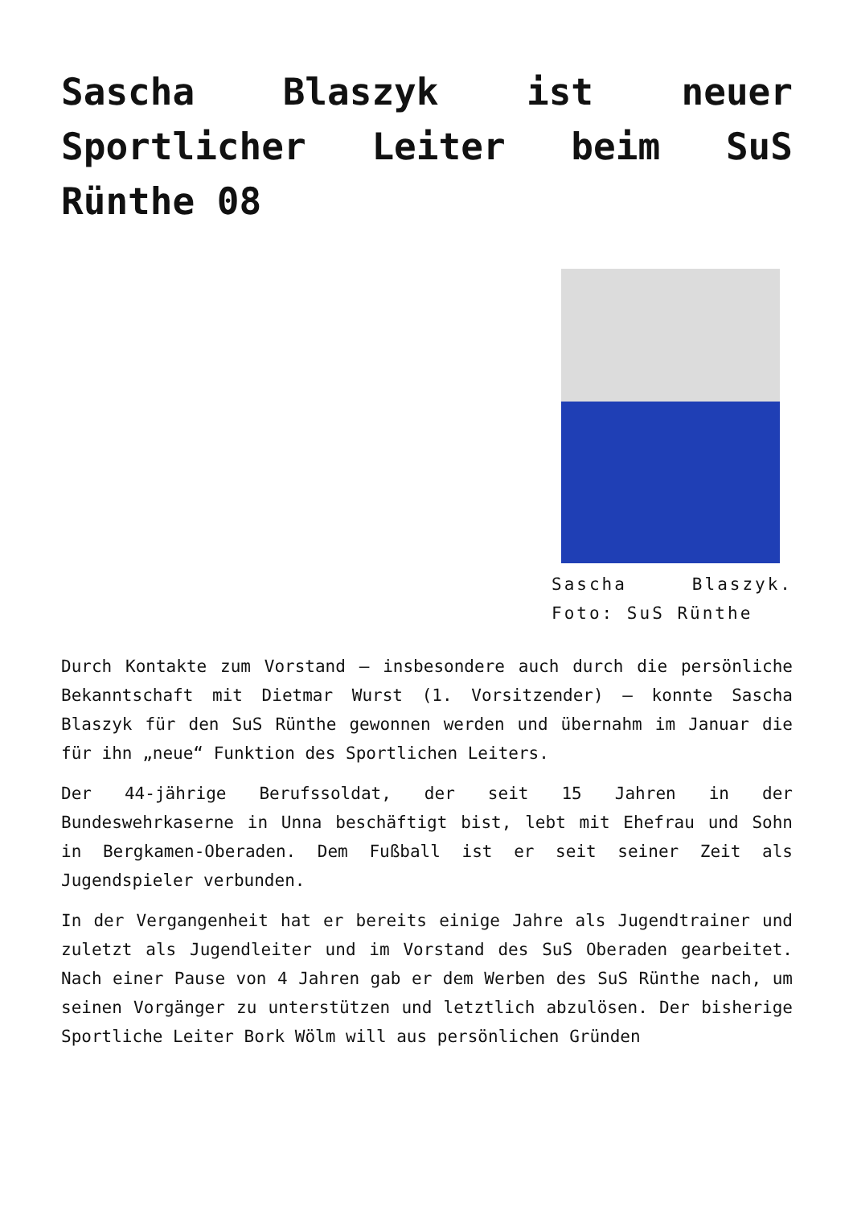Sascha Blaszyk ist neuer Sportlicher Leiter beim SuS Rünthe 08
Sascha Blaszyk. Foto: SuS Rünthe
Durch Kontakte zum Vorstand – insbesondere auch durch die persönliche Bekanntschaft mit Dietmar Wurst (1. Vorsitzender) – konnte Sascha Blaszyk für den SuS Rünthe gewonnen werden und übernahm im Januar die für ihn „neue“ Funktion des Sportlichen Leiters.
Der 44-jährige Berufssoldat, der seit 15 Jahren in der Bundeswehrkaserne in Unna beschäftigt bist, lebt mit Ehefrau und Sohn in Bergkamen-Oberaden. Dem Fußball ist er seit seiner Zeit als Jugendspieler verbunden.
In der Vergangenheit hat er bereits einige Jahre als Jugendtrainer und zuletzt als Jugendleiter und im Vorstand des SuS Oberaden gearbeitet. Nach einer Pause von 4 Jahren gab er dem Werben des SuS Rünthe nach, um seinen Vorgänger zu unterstützen und letztlich abzulösen. Der bisherige Sportliche Leiter Bork Wölm will aus persönlichen Gründen